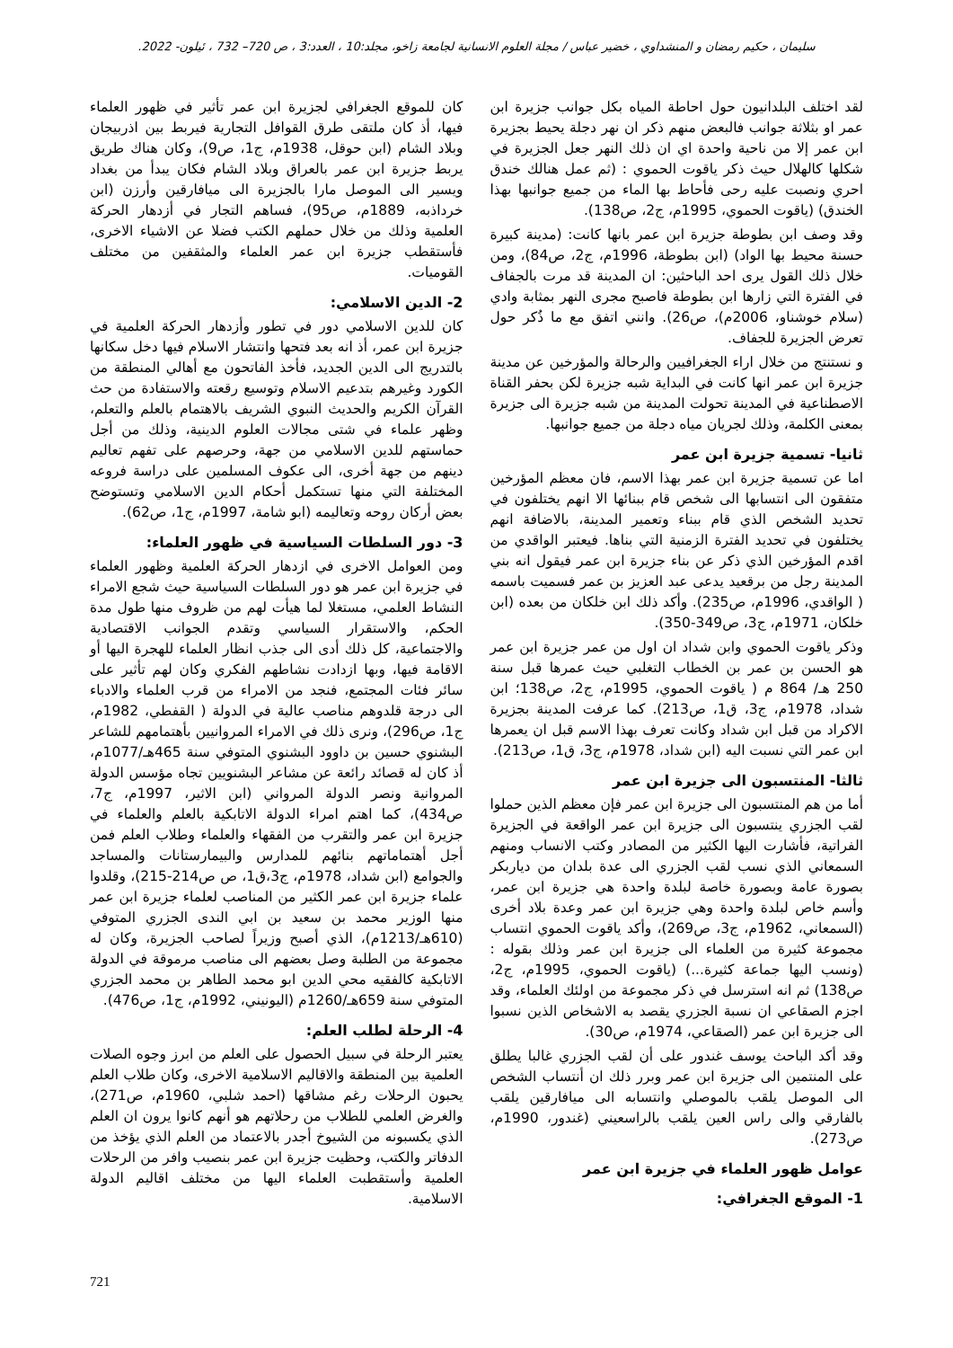سليمان ، حكيم رمضان و المنشداوي ، خضير عباس / مجلة العلوم الانسانية لجامعة زاخو، مجلد:10 ، العدد:3 ، ص 720– 732 ، ئيلون- 2022.
لقد اختلف البلدانيون حول احاطة المياه بكل جوانب جزيرة ابن عمر او بثلاثة جوانب فالبعض منهم ذكر ان نهر دجلة يحيط بجزيرة ابن عمر إلا من ناحية واحدة اي ان ذلك النهر جعل الجزيرة في شكلها كالهلال حيث ذكر ياقوت الحموي : (ثم عمل هنالك خندق احري ونصبت عليه رحى فأحاط بها الماء من جميع جوانبها بهذا الخندق) (ياقوت الحموي، 1995م، ج2، ص138).
وقد وصف ابن بطوطة جزيرة ابن عمر بانها كانت: (مدينة كبيرة حسنة محيط بها الواد) (ابن بطوطة، 1996م، ج2، ص84)، ومن خلال ذلك القول يرى احد الباحثين: ان المدينة قد مرت بالجفاف في الفترة التي زارها ابن بطوطة فاصبح مجرى النهر بمثابة وادي (سلام خوشناو، 2006م)، ص26). وانني اتفق مع ما ذُكر حول تعرض الجزيرة للجفاف.
و نستنتج من خلال اراء الجغرافيين والرحالة والمؤرخين عن مدينة جزيرة ابن عمر انها كانت في البداية شبه جزيرة لكن بحفر القناة الاصطناعية في المدينة تحولت المدينة من شبه جزيرة الى جزيرة بمعنى الكلمة، وذلك لجريان مياه دجلة من جميع جوانبها.
ثانيا- تسمية جزيرة ابن عمر
اما عن تسمية جزيرة ابن عمر بهذا الاسم، فان معظم المؤرخين متفقون الى انتسابها الى شخص قام ببنائها الا انهم يختلفون في تحديد الشخص الذي قام ببناء وتعمير المدينة، بالاضافة انهم يختلفون في تحديد الفترة الزمنية التي بناها. فيعتبر الواقدي من اقدم المؤرخين الذي ذكر عن بناء جزيرة ابن عمر فيقول انه بني المدينة رجل من برقعيد يدعى عبد العزيز بن عمر فسميت باسمه ( الواقدي، 1996م، ص235). وأكد ذلك ابن خلكان من بعده (ابن خلكان، 1971م، ج3، ص349-350).
وذكر ياقوت الحموي وابن شداد ان اول من عمر جزيرة ابن عمر هو الحسن بن عمر بن الخطاب التغلبي حيث عمرها قبل سنة 250 هـ/ 864 م ( ياقوت الحموي، 1995م، ج2، ص138؛ ابن شداد، 1978م، ج3، ق1، ص213). كما عرفت المدينة بجزيرة الاكراد من قبل ابن شداد وكانت تعرف بهذا الاسم قبل ان يعمرها ابن عمر التي نسبت اليه (ابن شداد، 1978م، ج3، ق1، ص213).
ثالثا- المنتسبون الى جزيرة ابن عمر
أما من هم المنتسبون الى جزيرة ابن عمر فإن معظم الذين حملوا لقب الجزري ينتسبون الى جزيرة ابن عمر الواقعة في الجزيرة الفراتية، فأشارت اليها الكثير من المصادر وكتب الانساب ومنهم السمعاني الذي نسب لقب الجزري الى عدة بلدان من دياربكر بصورة عامة وبصورة خاصة لبلدة واحدة هي جزيرة ابن عمر، وأسم خاص لبلدة واحدة وهي جزيرة ابن عمر وعدة بلاد أخرى (السمعاني، 1962م، ج3، ص269)، وأكد ياقوت الحموي انتساب مجموعة كثيرة من العلماء الى جزيرة ابن عمر وذلك بقوله : (ونسب اليها جماعة كثيرة...) (ياقوت الحموي، 1995م، ج2، ص138) ثم انه استرسل في ذكر مجموعة من اولئك العلماء، وقد اجزم الصقاعي ان نسبة الجزري يقصد به الاشخاص الذين نسبوا الى جزيرة ابن عمر (الصقاعي، 1974م، ص30).
وقد أكد الباحث يوسف غندور على أن لقب الجزري غالبا يطلق على المنتمين الى جزيرة ابن عمر وبرر ذلك ان أنتساب الشخص الى الموصل يلقب بالموصلي وانتسابه الى ميافارقين يلقب بالفارقي والى راس العين يلقب بالراسعيني (غندور، 1990م، ص273).
عوامل ظهور العلماء في جزيرة ابن عمر
1- الموقع الجغرافي:
كان للموقع الجغرافي لجزيرة ابن عمر تأثير في ظهور العلماء فيها، أذ كان ملتقى طرق القوافل التجارية فيربط بين اذربيجان وبلاد الشام (ابن حوقل، 1938م، ج1، ص9)، وكان هناك طريق يربط جزيرة ابن عمر بالعراق وبلاد الشام فكان يبدأ من بغداد ويسير الى الموصل مارا بالجزيرة الى ميافارقين وأرزن (ابن خرداذبه، 1889م، ص95)، فساهم التجار في أزدهار الحركة العلمية وذلك من خلال حملهم الكتب فضلا عن الاشياء الاخرى، فأستقطب جزيرة ابن عمر العلماء والمثقفين من مختلف القوميات.
2- الدين الاسلامي:
كان للدين الاسلامي دور في تطور وأزدهار الحركة العلمية في جزيرة ابن عمر، أذ انه بعد فتحها وانتشار الاسلام فيها دخل سكانها بالتدريج الى الدين الجديد، فأخذ الفاتحون مع أهالي المنطقة من الكورد وغيرهم بتدعيم الاسلام وتوسيع رقعته والاستفادة من حث القرآن الكريم والحديث النبوي الشريف بالاهتمام بالعلم والتعلم، وظهر علماء في شتى مجالات العلوم الدينية، وذلك من أجل حماستهم للدين الاسلامي من جهة، وحرصهم على تفهم تعاليم دينهم من جهة أخرى، الى عكوف المسلمين على دراسة فروعه المختلفة التي منها تستكمل أحكام الدين الاسلامي وتستوضح بعض أركان روحه وتعاليمه (ابو شامة، 1997م، ج1، ص62).
3- دور السلطات السياسية في ظهور العلماء:
ومن العوامل الاخرى في ازدهار الحركة العلمية وظهور العلماء في جزيرة ابن عمر هو دور السلطات السياسية حيث شجع الامراء النشاط العلمي، مستغلا لما هيأت لهم من ظروف منها طول مدة الحكم، والاستقرار السياسي وتقدم الجوانب الاقتصادية والاجتماعية، كل ذلك أدى الى جذب انظار العلماء للهجرة اليها أو الاقامة فيها، وبها ازدادت نشاطهم الفكري وكان لهم تأثير على سائر فئات المجتمع، فنجد من الامراء من قرب العلماء والادباء الى درجة قلدوهم مناصب عالية في الدولة ( القفطي، 1982م، ج1، ص296)، ونرى ذلك في الامراء المروانيين بأهتمامهم للشاعر البشنوي حسين بن داوود البشنوي المتوفي سنة 465هـ/1077م، أذ كان له قصائد رائعة عن مشاعر البشنويين تجاه مؤسس الدولة المروانية ونصر الدولة المرواني (ابن الاثير، 1997م، ج7، ص434)، كما اهتم امراء الدولة الاتابكية بالعلم والعلماء في جزيرة ابن عمر والتقرب من الفقهاء والعلماء وطلاب العلم فمن أجل أهتماماتهم بنائهم للمدارس والبيمارستانات والمساجد والجوامع (ابن شداد، 1978م، ج3،ق1، ص ص214-215)، وقلدوا علماء جزيرة ابن عمر الكثير من المناصب لعلماء جزيرة ابن عمر منها الوزير محمد بن سعيد بن ابي الندى الجزري المتوفي (610هـ/1213م)، الذي أصبح وزيراً لصاحب الجزيرة، وكان له مجموعة من الطلبة وصل بعضهم الى مناصب مرموقة في الدولة الاتابكية كالفقيه محي الدين ابو محمد الطاهر بن محمد الجزري المتوفي سنة 659هـ/1260م (اليونيني، 1992م، ج1، ص476).
4- الرحلة لطلب العلم:
يعتبر الرحلة في سبيل الحصول على العلم من ابرز وجوه الصلات العلمية بين المنطقة والاقاليم الاسلامية الاخرى، وكان طلاب العلم يحبون الرحلات رغم مشاقها (احمد شلبي، 1960م، ص271)، والغرض العلمي للطلاب من رحلاتهم هو أنهم كانوا يرون ان العلم الذي يكسبونه من الشيوخ أجدر بالاعتماد من العلم الذي يؤخذ من الدفاتر والكتب، وحظيت جزيرة ابن عمر بنصيب وافر من الرحلات العلمية وأستقطبت العلماء اليها من مختلف اقاليم الدولة الاسلامية.
721